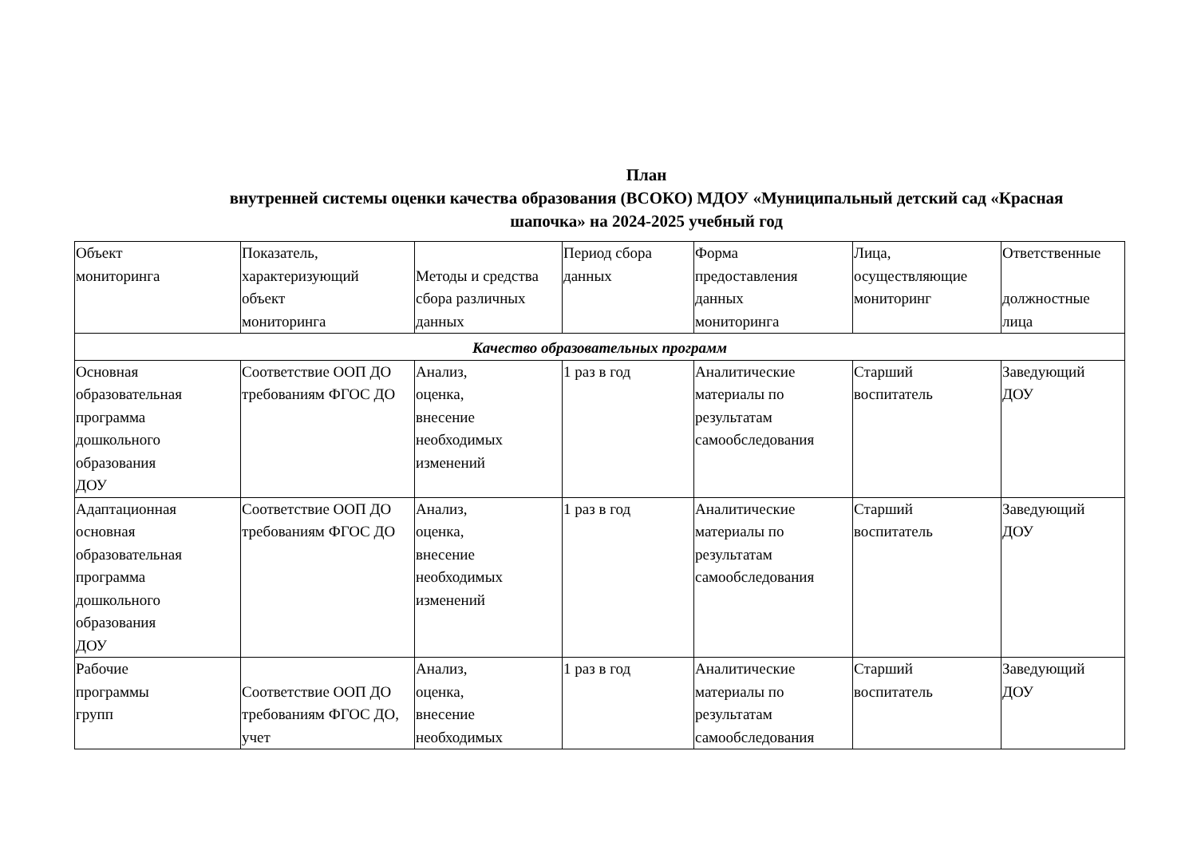План
внутренней системы оценки качества образования (ВСОКО) МДОУ «Муниципальный детский сад «Красная шапочка» на 2024-2025 учебный год
| Объект мониторинга | Показатель, характеризующий объект мониторинга | Методы и средства сбора различных данных | Период сбора данных | Форма предоставления данных мониторинга | Лица, осуществляющие мониторинг | Ответственные должностные лица |
| Качество образовательных программ | | | | | | |
| Основная образовательная программа дошкольного образования ДОУ | Соответствие ООП ДО требованиям ФГОС ДО | Анализ, оценка, внесение необходимых изменений | 1 раз в год | Аналитические материалы по результатам самообследования | Старший воспитатель | Заведующий ДОУ |
| Адаптационная основная образовательная программа дошкольного образования ДОУ | Соответствие ООП ДО требованиям ФГОС ДО | Анализ, оценка, внесение необходимых изменений | 1 раз в год | Аналитические материалы по результатам самообследования | Старший воспитатель | Заведующий ДОУ |
| Рабочие программы групп | Соответствие ООП ДО требованиям ФГОС ДО, учет | Анализ, оценка, внесение необходимых | 1 раз в год | Аналитические материалы по результатам самообследования | Старший воспитатель | Заведующий ДОУ |